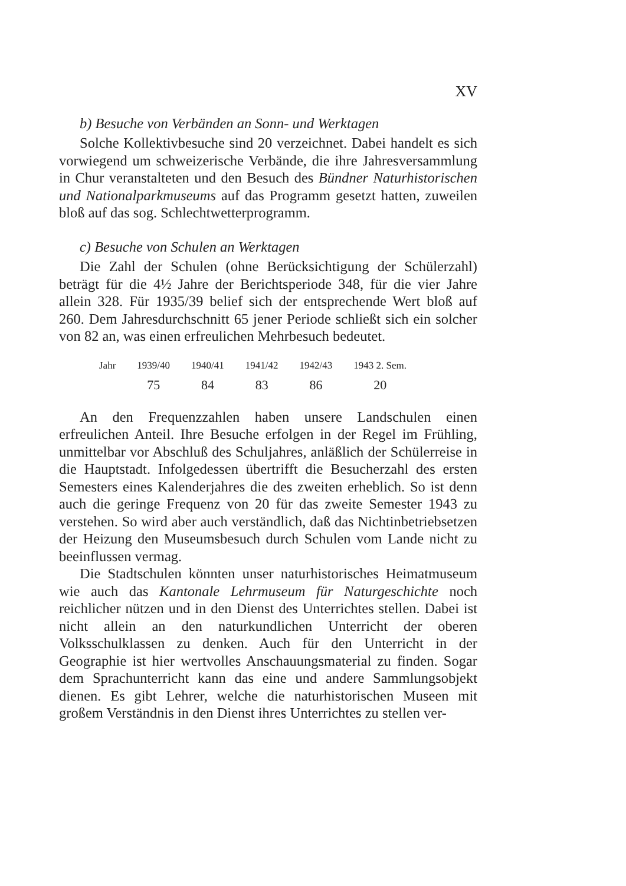XV
b) Besuche von Verbänden an Sonn- und Werktagen
Solche Kollektivbesuche sind 20 verzeichnet. Dabei handelt es sich vorwiegend um schweizerische Verbände, die ihre Jahresversammlung in Chur veranstalteten und den Besuch des Bündner Naturhistorischen und Nationalparkmuseums auf das Programm gesetzt hatten, zuweilen bloß auf das sog. Schlechtwetterprogramm.
c) Besuche von Schulen an Werktagen
Die Zahl der Schulen (ohne Berücksichtigung der Schülerzahl) beträgt für die 4½ Jahre der Berichtsperiode 348, für die vier Jahre allein 328. Für 1935/39 belief sich der entsprechende Wert bloß auf 260. Dem Jahresdurchschnitt 65 jener Periode schließt sich ein solcher von 82 an, was einen erfreulichen Mehrbesuch bedeutet.
| Jahr | 1939/40 | 1940/41 | 1941/42 | 1942/43 | 1943 2. Sem. |
| --- | --- | --- | --- | --- | --- |
| | 75 | 84 | 83 | 86 | 20 |
An den Frequenzzahlen haben unsere Landschulen einen erfreulichen Anteil. Ihre Besuche erfolgen in der Regel im Frühling, unmittelbar vor Abschluß des Schuljahres, anläßlich der Schülerreise in die Hauptstadt. Infolgedessen übertrifft die Besucherzahl des ersten Semesters eines Kalenderjahres die des zweiten erheblich. So ist denn auch die geringe Frequenz von 20 für das zweite Semester 1943 zu verstehen. So wird aber auch verständlich, daß das Nichtinbetriebsetzen der Heizung den Museumsbesuch durch Schulen vom Lande nicht zu beeinflussen vermag.
Die Stadtschulen könnten unser naturhistorisches Heimatmuseum wie auch das Kantonale Lehrmuseum für Naturgeschichte noch reichlicher nützen und in den Dienst des Unterrichtes stellen. Dabei ist nicht allein an den naturkundlichen Unterricht der oberen Volksschulklassen zu denken. Auch für den Unterricht in der Geographie ist hier wertvolles Anschauungsmaterial zu finden. Sogar dem Sprachunterricht kann das eine und andere Sammlungsobjekt dienen. Es gibt Lehrer, welche die naturhistorischen Museen mit großem Verständnis in den Dienst ihres Unterrichtes zu stellen ver-